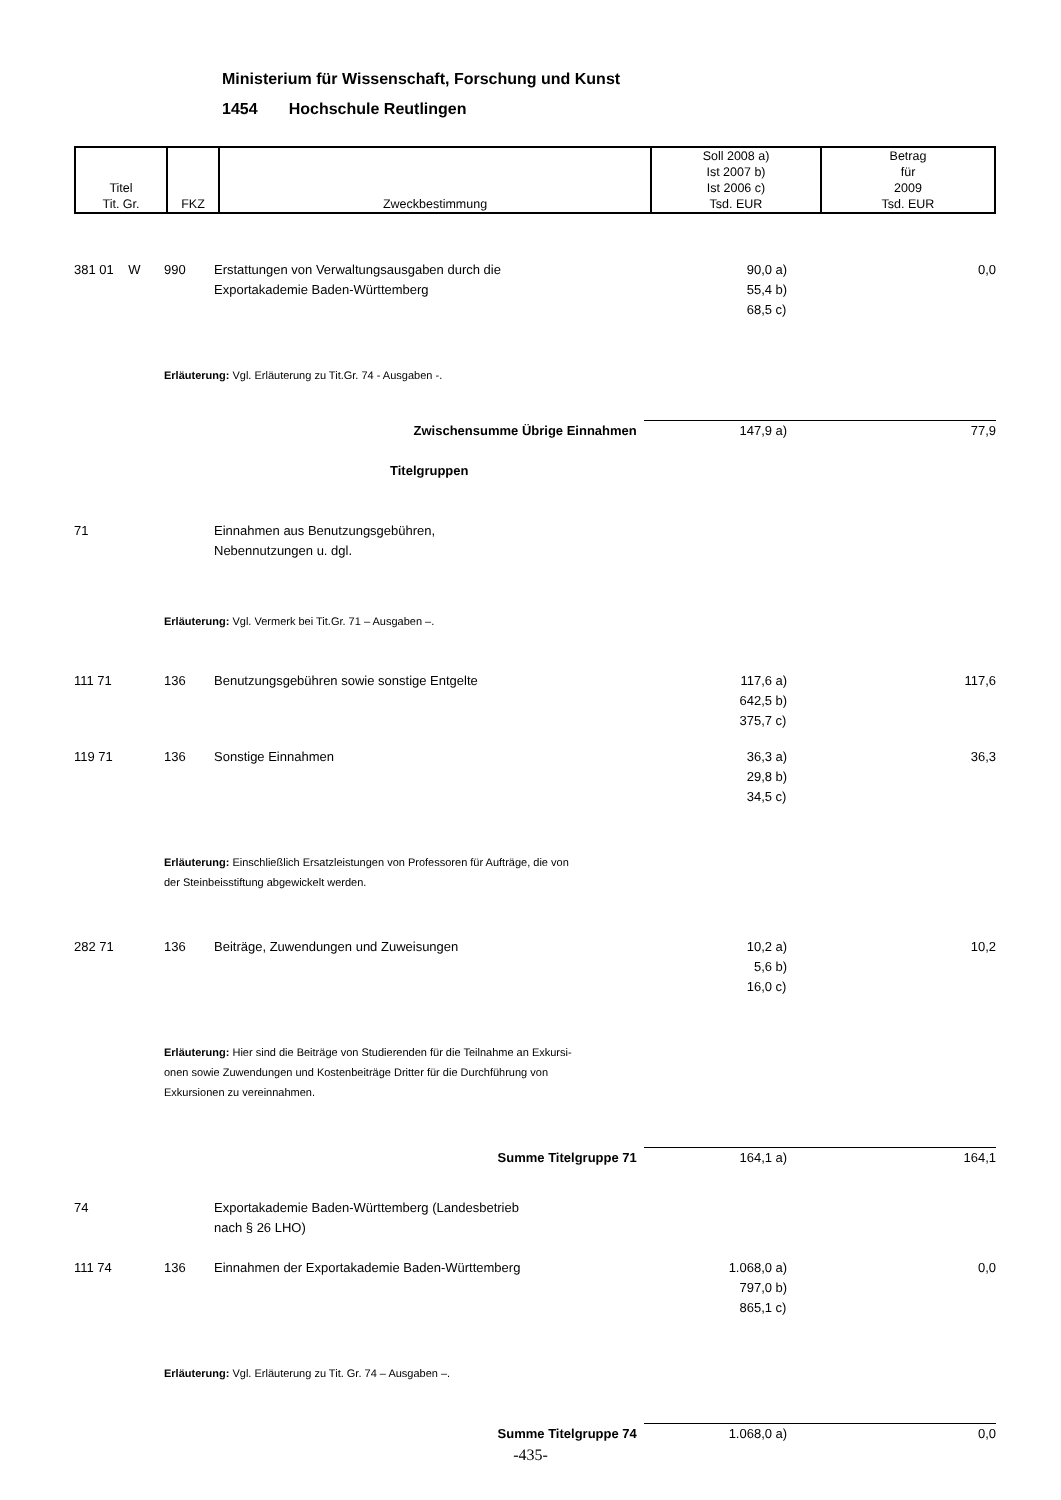Ministerium für Wissenschaft, Forschung und Kunst
1454 Hochschule Reutlingen
| Titel Tit. Gr. | FKZ | Zweckbestimmung | Soll 2008 a) Ist 2007 b) Ist 2006 c) Tsd. EUR | Betrag für 2009 Tsd. EUR |
| 381 01 W | 990 | Erstattungen von Verwaltungsausgaben durch die Exportakademie Baden-Württemberg | 90,0 55,4 68,5 | a) b) c) | 0,0 |
| | Erläuterung: Vgl. Erläuterung zu Tit.Gr. 74 - Ausgaben -. | | | | |
| Zwischensumme Übrige Einnahmen | | | 147,9 | a) | 77,9 |
| Titelgruppen | | | | | |
| 71 | | Einnahmen aus Benutzungsgebühren, Nebennutzungen u. dgl. | | | |
| | Erläuterung: Vgl. Vermerk bei Tit.Gr. 71 – Ausgaben –. | | | | |
| 111 71 | 136 | Benutzungsgebühren sowie sonstige Entgelte | 117,6 642,5 375,7 | a) b) c) | 117,6 |
| 119 71 | 136 | Sonstige Einnahmen | 36,3 29,8 34,5 | a) b) c) | 36,3 |
| | Erläuterung: Einschließlich Ersatzleistungen von Professoren für Aufträge, die von der Steinbeisstiftung abgewickelt werden. | | | | |
| 282 71 | 136 | Beiträge, Zuwendungen und Zuweisungen | 10,2 5,6 16,0 | a) b) c) | 10,2 |
| | Erläuterung: Hier sind die Beiträge von Studierenden für die Teilnahme an Exkursi- onen sowie Zuwendungen und Kostenbeiträge Dritter für die Durchführung von Exkursionen zu vereinnahmen. | | | | |
| Summe Titelgruppe 71 | | | 164,1 | a) | 164,1 |
| 74 | | Exportakademie Baden-Württemberg (Landesbetrieb nach § 26 LHO) | | | |
| 111 74 | 136 | Einnahmen der Exportakademie Baden-Württemberg | 1.068,0 797,0 865,1 | a) b) c) | 0,0 |
| | Erläuterung: Vgl. Erläuterung zu Tit. Gr. 74 – Ausgaben –. | | | | |
| Summe Titelgruppe 74 | | | 1.068,0 | a) | 0,0 |
-435-